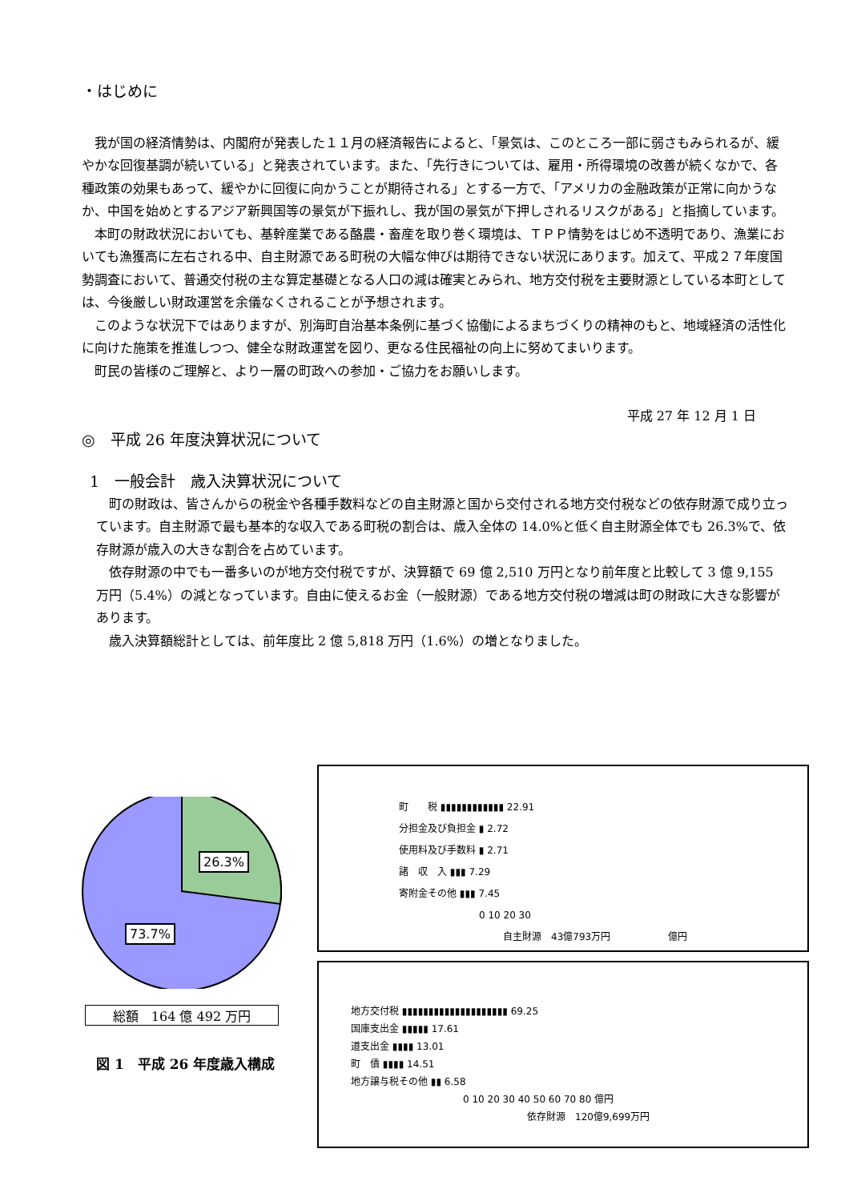・はじめに
我が国の経済情勢は、内閣府が発表した１１月の経済報告によると、「景気は、このところ一部に弱さもみられるが、緩やかな回復基調が続いている」と発表されています。また、「先行きについては、雇用・所得環境の改善が続くなかで、各種政策の効果もあって、緩やかに回復に向かうことが期待される」とする一方で、「アメリカの金融政策が正常に向かうなか、中国を始めとするアジア新興国等の景気が下振れし、我が国の景気が下押しされるリスクがある」と指摘しています。
本町の財政状況においても、基幹産業である酪農・畜産を取り巻く環境は、ＴＰＰ情勢をはじめ不透明であり、漁業においても漁獲高に左右される中、自主財源である町税の大幅な伸びは期待できない状況にあります。加えて、平成２７年度国勢調査において、普通交付税の主な算定基礎となる人口の減は確実とみられ、地方交付税を主要財源としている本町としては、今後厳しい財政運営を余儀なくされることが予想されます。
このような状況下ではありますが、別海町自治基本条例に基づく協働によるまちづくりの精神のもと、地域経済の活性化に向けた施策を推進しつつ、健全な財政運営を図り、更なる住民福祉の向上に努めてまいります。
町民の皆様のご理解と、より一層の町政への参加・ご協力をお願いします。
平成 27 年 12 月 1 日
◎　平成 26 年度決算状況について
1　一般会計　歳入決算状況について
町の財政は、皆さんからの税金や各種手数料などの自主財源と国から交付される地方交付税などの依存財源で成り立っています。自主財源で最も基本的な収入である町税の割合は、歳入全体の 14.0%と低く自主財源全体でも 26.3%で、依存財源が歳入の大きな割合を占めています。
依存財源の中でも一番多いのが地方交付税ですが、決算額で 69 億 2,510 万円となり前年度と比較して 3 億 9,155 万円（5.4%）の減となっています。自由に使えるお金（一般財源）である地方交付税の増減は町の財政に大きな影響があります。
歳入決算額総計としては、前年度比 2 億 5,818 万円（1.6%）の増となりました。
26.3%
73.7%
総額　164 億 492 万円
図 1　平成 26 年度歳入構成
町　　税 ▮▮▮▮▮▮▮▮▮▮▮▮ 22.91
分担金及び負担金 ▮ 2.72
使用料及び手数料 ▮ 2.71
諸　収　入 ▮▮▮ 7.29
寄附金その他 ▮▮▮ 7.45
0 10 20 30
自主財源　43億793万円　　　　　　億円
地方交付税 ▮▮▮▮▮▮▮▮▮▮▮▮▮▮▮▮▮▮▮▮ 69.25
国庫支出金 ▮▮▮▮▮ 17.61
道支出金 ▮▮▮▮ 13.01
町　債 ▮▮▮▮ 14.51
地方譲与税その他 ▮▮ 6.58
0 10 20 30 40 50 60 70 80 億円
依存財源　120億9,699万円